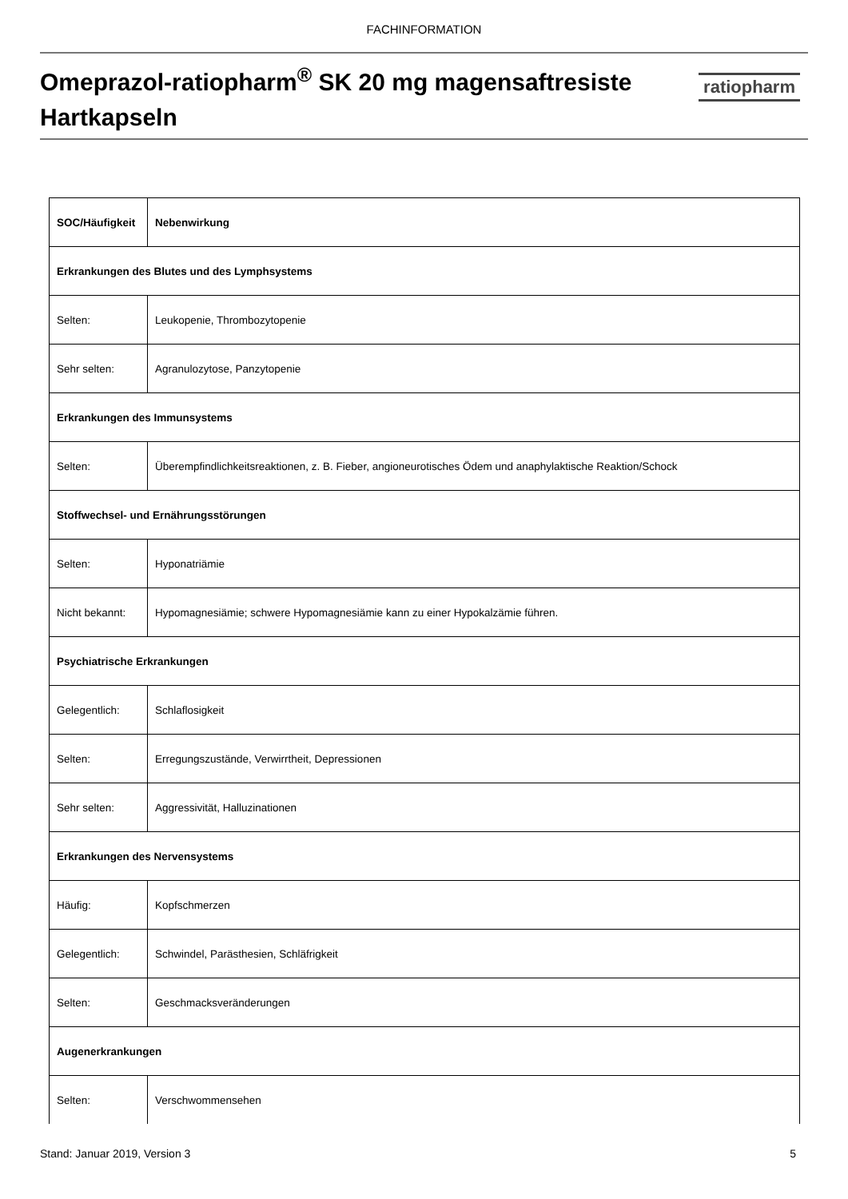FACHINFORMATION
Omeprazol-ratiopharm<sup>®</sup> SK 20 mg magensaftresiste
Hartkapseln
ratiopharm
| SOC/Häufigkeit | Nebenwirkung |
| --- | --- |
| Erkrankungen des Blutes und des Lymphsystems | |
| Selten: | Leukopenie, Thrombozytopenie |
| Sehr selten: | Agranulozytose, Panzytopenie |
| Erkrankungen des Immunsystems | |
| Selten: | Überempfindlichkeitsreaktionen, z. B. Fieber, angioneurotisches Ödem und anaphylaktische Reaktion/Schock |
| Stoffwechsel- und Ernährungsstörungen | |
| Selten: | Hyponatriämie |
| Nicht bekannt: | Hypomagnesiämie; schwere Hypomagnesiämie kann zu einer Hypokalzämie führen. |
| Psychiatrische Erkrankungen | |
| Gelegentlich: | Schlaflosigkeit |
| Selten: | Erregungszustände, Verwirrtheit, Depressionen |
| Sehr selten: | Aggressivität, Halluzinationen |
| Erkrankungen des Nervensystems | |
| Häufig: | Kopfschmerzen |
| Gelegentlich: | Schwindel, Parästhesien, Schläfrigkeit |
| Selten: | Geschmacksveränderungen |
| Augenerkrankungen | |
| Selten: | Verschwommensehen |
Stand: Januar 2019, Version 3 5